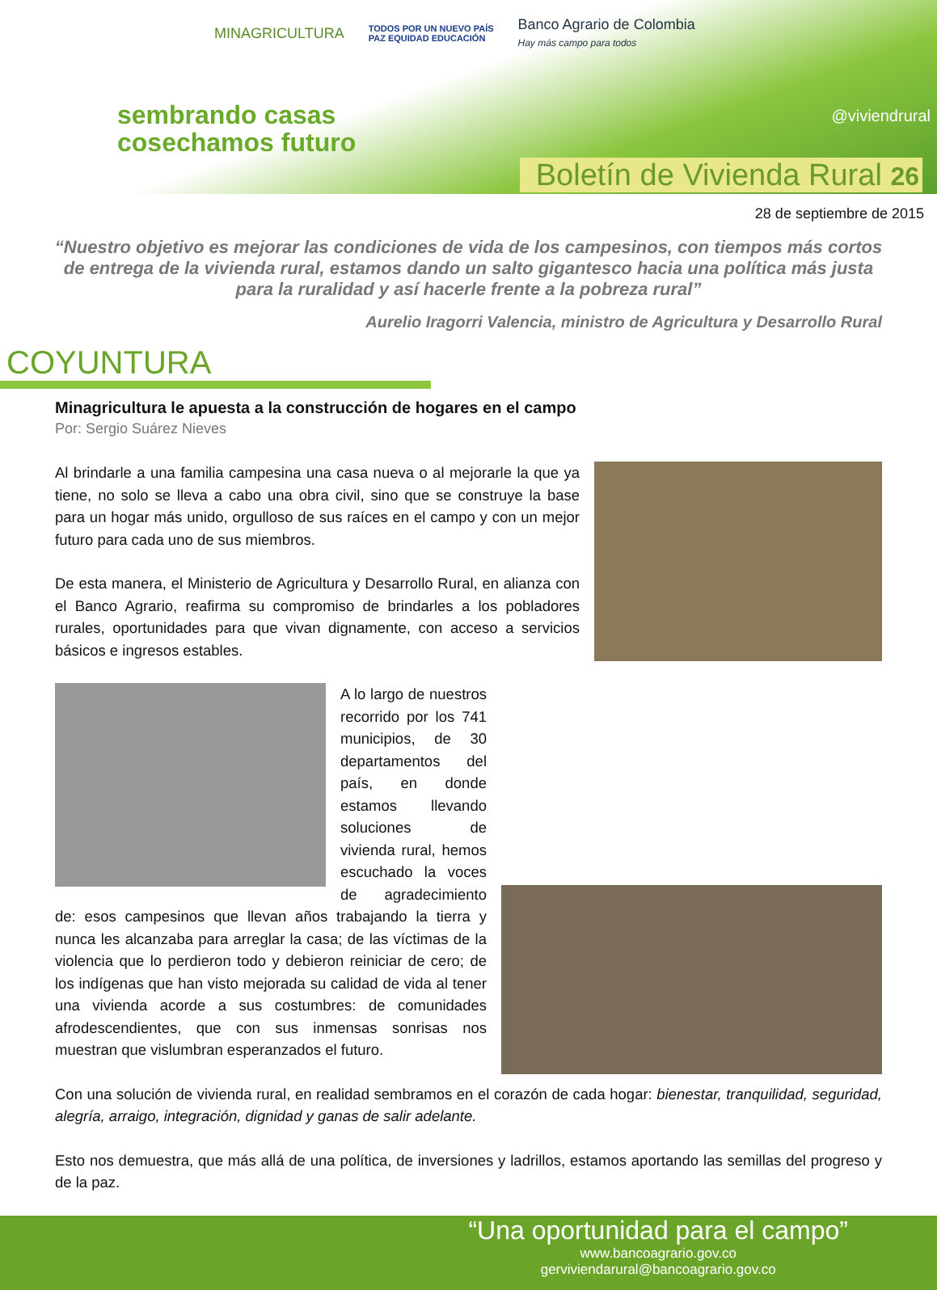MINAGRICULTURA TODOS POR UN NUEVO PAÍS
PAZ EQUIDAD EDUCACIÓN Banco Agrario de Colombia
Hay más campo para todos
sembrando casas
cosechamos futuro
@viviendrural
Boletín de Vivienda Rural 26
28 de septiembre de 2015
“Nuestro objetivo es mejorar las condiciones de vida de los campesinos, con tiempos más cortos de entrega de la vivienda rural, estamos dando un salto gigantesco hacia una política más justa para la ruralidad y así hacerle frente a la pobreza rural”
Aurelio Iragorri Valencia, ministro de Agricultura y Desarrollo Rural
COYUNTURA
Minagricultura le apuesta a la construcción de hogares en el campo
Por: Sergio Suárez Nieves
Al brindarle a una familia campesina una casa nueva o al mejorarle la que ya tiene, no solo se lleva a cabo una obra civil, sino que se construye la base para un hogar más unido, orgulloso de sus raíces en el campo y con un mejor futuro para cada uno de sus miembros.
De esta manera, el Ministerio de Agricultura y Desarrollo Rural, en alianza con el Banco Agrario, reafirma su compromiso de brindarles a los pobladores rurales, oportunidades para que vivan dignamente, con acceso a servicios básicos e ingresos estables.
A lo largo de nuestros recorrido por los 741 municipios, de 30 departamentos del país, en donde estamos llevando soluciones de vivienda rural, hemos escuchado la voces de agradecimiento de: esos campesinos que llevan años trabajando la tierra y nunca les alcanzaba para arreglar la casa; de las víctimas de la violencia que lo perdieron todo y debieron reiniciar de cero; de los indígenas que han visto mejorada su calidad de vida al tener una vivienda acorde a sus costumbres: de comunidades afrodescendientes, que con sus inmensas sonrisas nos muestran que vislumbran esperanzados el futuro.
Con una solución de vivienda rural, en realidad sembramos en el corazón de cada hogar: bienestar, tranquilidad, seguridad, alegría, arraigo, integración, dignidad y ganas de salir adelante.
Esto nos demuestra, que más allá de una política, de inversiones y ladrillos, estamos aportando las semillas del progreso y de la paz.
“Una oportunidad para el campo”
www.bancoagrario.gov.co
gerviviendarural@bancoagrario.gov.co